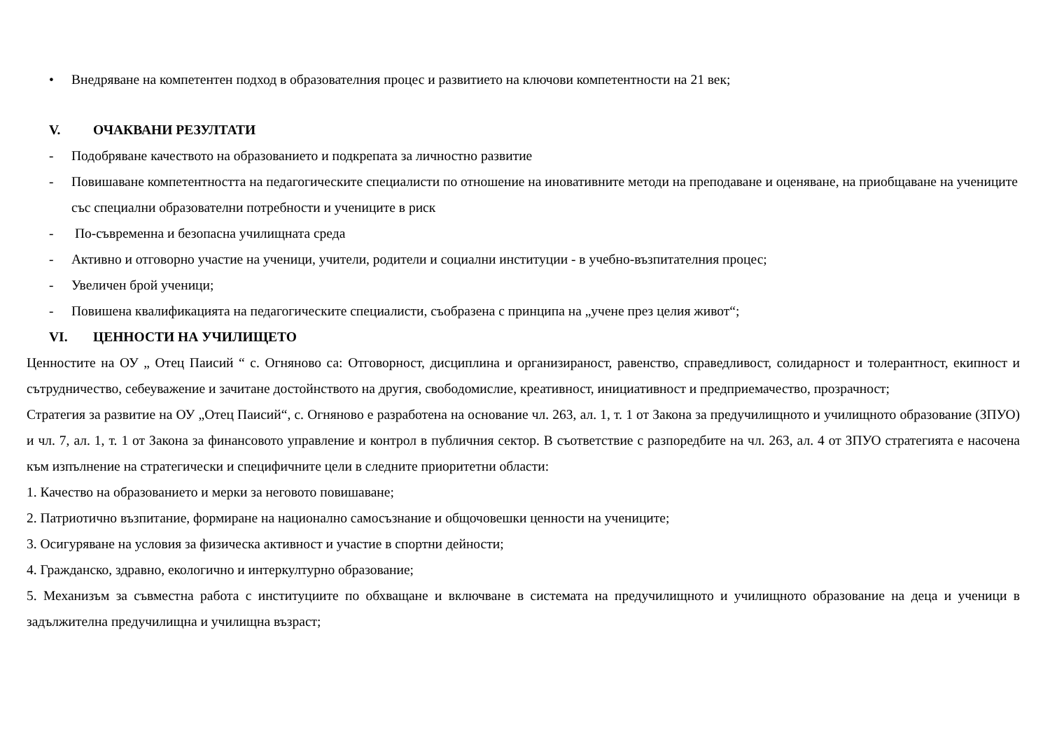• Внедряване на компетентен подход в образователния процес и развитието на ключови компетентности на 21 век;
V. ОЧАКВАНИ РЕЗУЛТАТИ
- Подобряване качеството на образованието и подкрепата за личностно развитие
- Повишаване компетентността на педагогическите специалисти по отношение на иновативните методи на преподаване и оценяване, на приобщаване на учениците със специални образователни потребности и учениците в риск
- По-съвременна и безопасна училищната среда
- Активно и отговорно участие на ученици, учители, родители и социални институции - в учебно-възпитателния процес;
- Увеличен брой ученици;
- Повишена квалификацията на педагогическите специалисти, съобразена с принципа на „учене през целия живот“;
VI. ЦЕННОСТИ НА УЧИЛИЩЕТО
Ценностите на ОУ „ Отец Паисий “ с. Огняново са: Отговорност, дисциплина и организираност, равенство, справедливост, солидарност и толерантност, екипност и сътрудничество, себеуважение и зачитане достойнството на другия, свободомислие, креативност, инициативност и предприемачество, прозрачност;
Стратегия за развитие на ОУ „Отец Паисий“, с. Огняново е разработена на основание чл. 263, ал. 1, т. 1 от Закона за предучилищното и училищното образование (ЗПУО) и чл. 7, ал. 1, т. 1 от Закона за финансовото управление и контрол в публичния сектор. В съответствие с разпоредбите на чл. 263, ал. 4 от ЗПУО стратегията е насочена към изпълнение на стратегически и специфичните цели в следните приоритетни области:
1. Качество на образованието и мерки за неговото повишаване;
2. Патриотично възпитание, формиране на национално самосъзнание и общочовешки ценности на учениците;
3. Осигуряване на условия за физическа активност и участие в спортни дейности;
4. Гражданско, здравно, екологично и интеркултурно образование;
5. Механизъм за съвместна работа с институциите по обхващане и включване в системата на предучилищното и училищното образование на деца и ученици в задължителна предучилищна и училищна възраст;